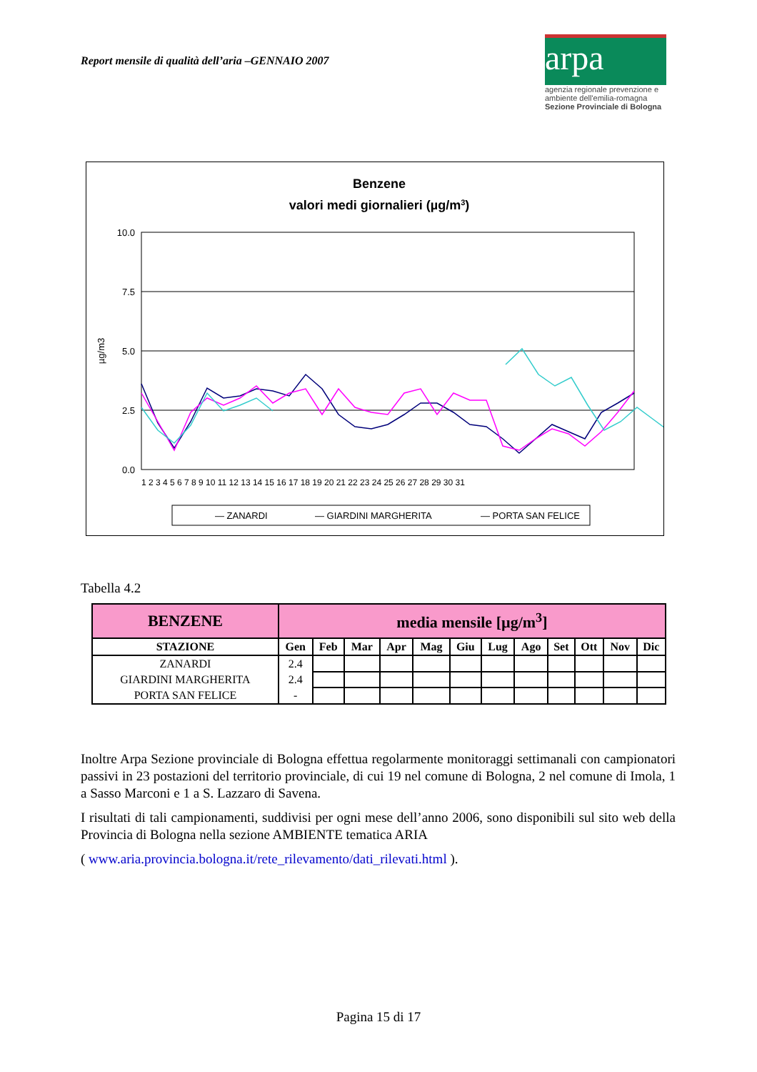Report mensile di qualità dell’aria –GENNAIO 2007
arpa
agenzia regionale prevenzione e ambiente dell'emilia-romagna
Sezione Provinciale di Bologna
Benzene
valori medi giornalieri (µg/m3)
10.0
7.5
5.0
2.5
0.0
µg/m3
1 2 3 4 5 6 7 8 9 10 11 12 13 14 15 16 17 18 19 20 21 22 23 24 25 26 27 28 29 30 31
— ZANARDI
— GIARDINI MARGHERITA
— PORTA SAN FELICE
Tabella 4.2
| BENZENE | media mensile [µg/m<sup>3</sup>] | | | | | | | | | | | |
| STAZIONE | Gen | Feb | Mar | Apr | Mag | Giu | Lug | Ago | Set | Ott | Nov | Dic |
| ZANARDI | 2.4 | | | | | | | | | | | |
| GIARDINI MARGHERITA | 2.4 | | | | | | | | | | | |
| PORTA SAN FELICE | - | | | | | | | | | | | |
Inoltre Arpa Sezione provinciale di Bologna effettua regolarmente monitoraggi settimanali con campionatori passivi in 23 postazioni del territorio provinciale, di cui 19 nel comune di Bologna, 2 nel comune di Imola, 1 a Sasso Marconi e 1 a S. Lazzaro di Savena.
I risultati di tali campionamenti, suddivisi per ogni mese dell’anno 2006, sono disponibili sul sito web della Provincia di Bologna nella sezione AMBIENTE tematica ARIA
( www.aria.provincia.bologna.it/rete_rilevamento/dati_rilevati.html ).
Pagina 15 di 17